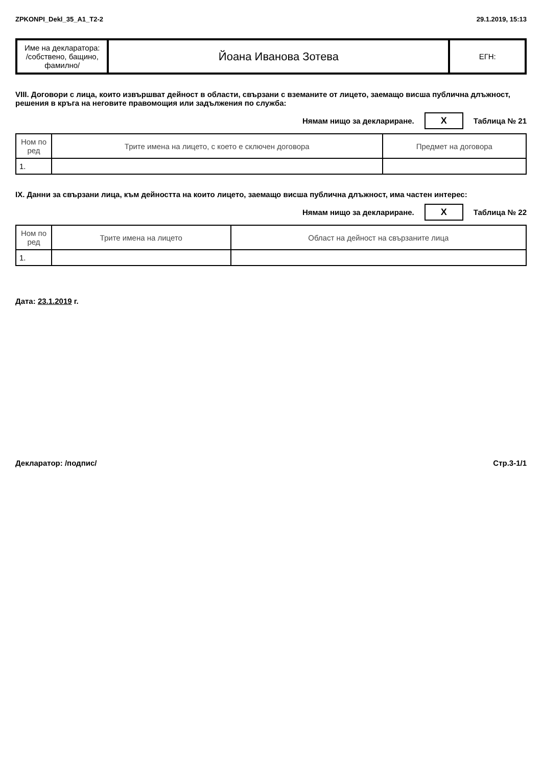ZPKONPI_Dekl_35_A1_T2-2 29.1.2019, 15:13
| Име на декларатора: /собствено, бащино, фамилно/ | Йоана Иванова Зотева | ЕГН: |
VIII. Договори с лица, които извършват дейност в области, свързани с вземаните от лицето, заемащо висша публична длъжност, решения в кръга на неговите правомощия или задължения по служба:
Нямам нищо за деклариране. X Таблица № 21
| Ном по ред | Трите имена на лицето, с което е сключен договора | Предмет на договора |
| --- | --- | --- |
| 1. | | |
IX. Данни за свързани лица, към дейността на които лицето, заемащо висша публична длъжност, има частен интерес:
Нямам нищо за деклариране. X Таблица № 22
| Ном по ред | Трите имена на лицето | Област на дейност на свързаните лица |
| --- | --- | --- |
| 1. | | |
Дата: 23.1.2019 г.
Декларатор: /подпис/ Стр.3-1/1